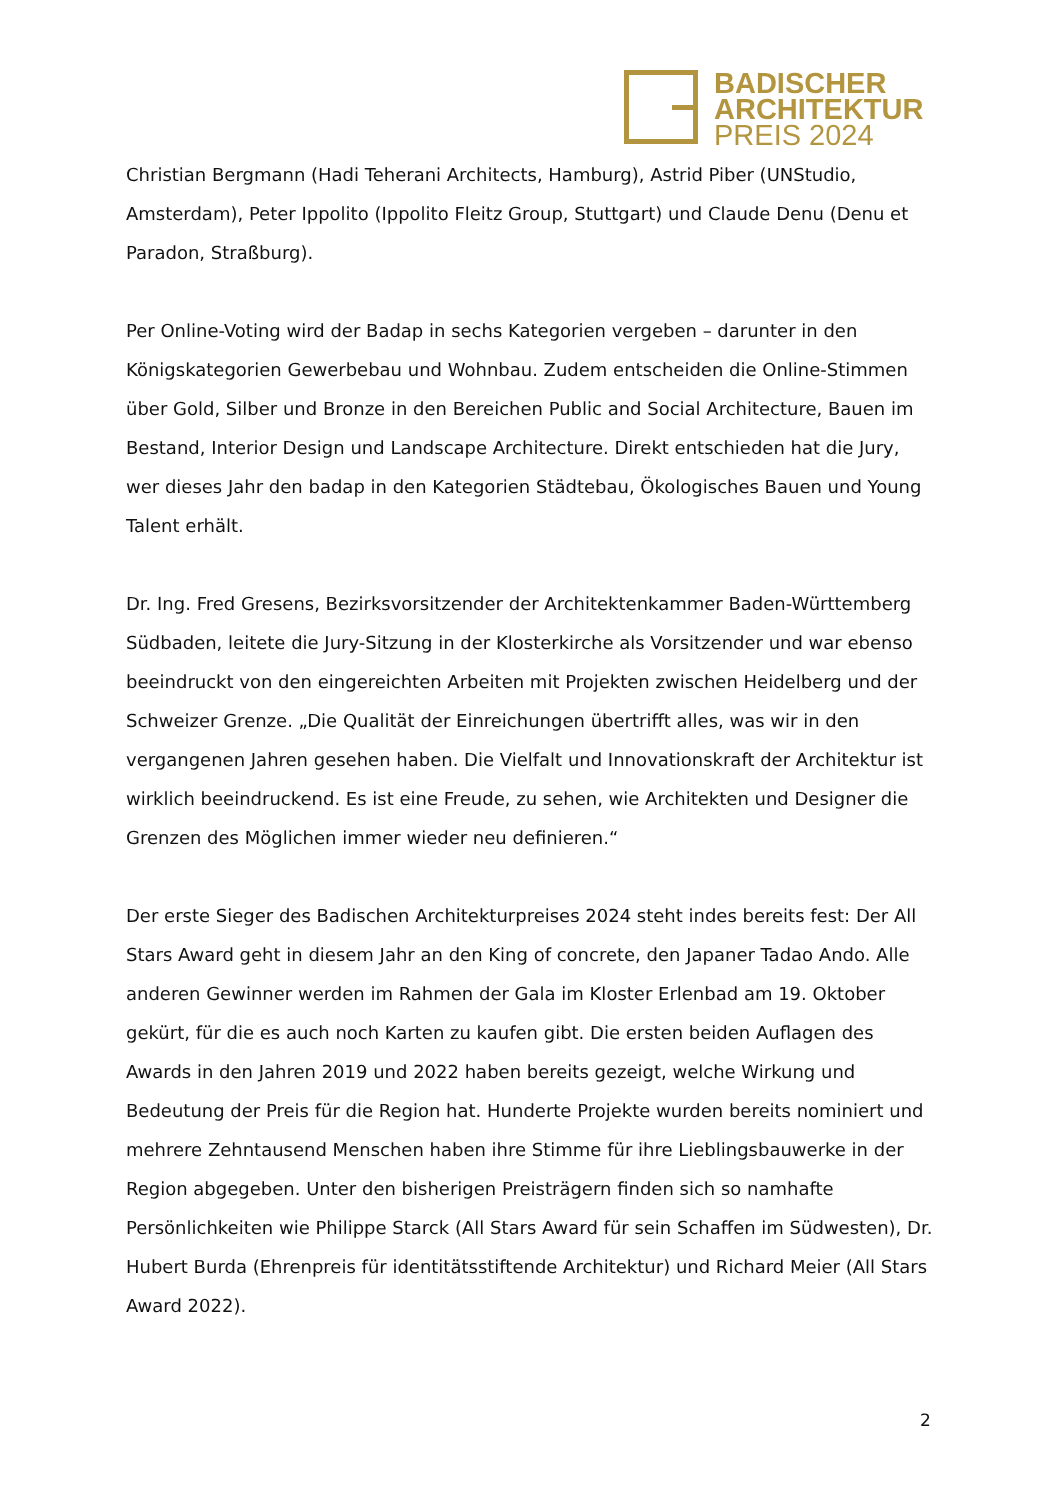BADISCHER
ARCHITEKTUR
PREIS 2024
Christian Bergmann (Hadi Teherani Architects, Hamburg), Astrid Piber (UNStudio, Amsterdam), Peter Ippolito (Ippolito Fleitz Group, Stuttgart) und Claude Denu (Denu et Paradon, Straßburg).
Per Online-Voting wird der Badap in sechs Kategorien vergeben – darunter in den Königskategorien Gewerbebau und Wohnbau. Zudem entscheiden die Online-Stimmen über Gold, Silber und Bronze in den Bereichen Public and Social Architecture, Bauen im Bestand, Interior Design und Landscape Architecture. Direkt entschieden hat die Jury, wer dieses Jahr den badap in den Kategorien Städtebau, Ökologisches Bauen und Young Talent erhält.
Dr. Ing. Fred Gresens, Bezirksvorsitzender der Architektenkammer Baden-Württemberg Südbaden, leitete die Jury-Sitzung in der Klosterkirche als Vorsitzender und war ebenso beeindruckt von den eingereichten Arbeiten mit Projekten zwischen Heidelberg und der Schweizer Grenze. „Die Qualität der Einreichungen übertrifft alles, was wir in den vergangenen Jahren gesehen haben. Die Vielfalt und Innovationskraft der Architektur ist wirklich beeindruckend. Es ist eine Freude, zu sehen, wie Architekten und Designer die Grenzen des Möglichen immer wieder neu definieren.“
Der erste Sieger des Badischen Architekturpreises 2024 steht indes bereits fest: Der All Stars Award geht in diesem Jahr an den King of concrete, den Japaner Tadao Ando. Alle anderen Gewinner werden im Rahmen der Gala im Kloster Erlenbad am 19. Oktober gekürt, für die es auch noch Karten zu kaufen gibt. Die ersten beiden Auflagen des Awards in den Jahren 2019 und 2022 haben bereits gezeigt, welche Wirkung und Bedeutung der Preis für die Region hat. Hunderte Projekte wurden bereits nominiert und mehrere Zehntausend Menschen haben ihre Stimme für ihre Lieblingsbauwerke in der Region abgegeben. Unter den bisherigen Preisträgern finden sich so namhafte Persönlichkeiten wie Philippe Starck (All Stars Award für sein Schaffen im Südwesten), Dr. Hubert Burda (Ehrenpreis für identitätsstiftende Architektur) und Richard Meier (All Stars Award 2022).
2